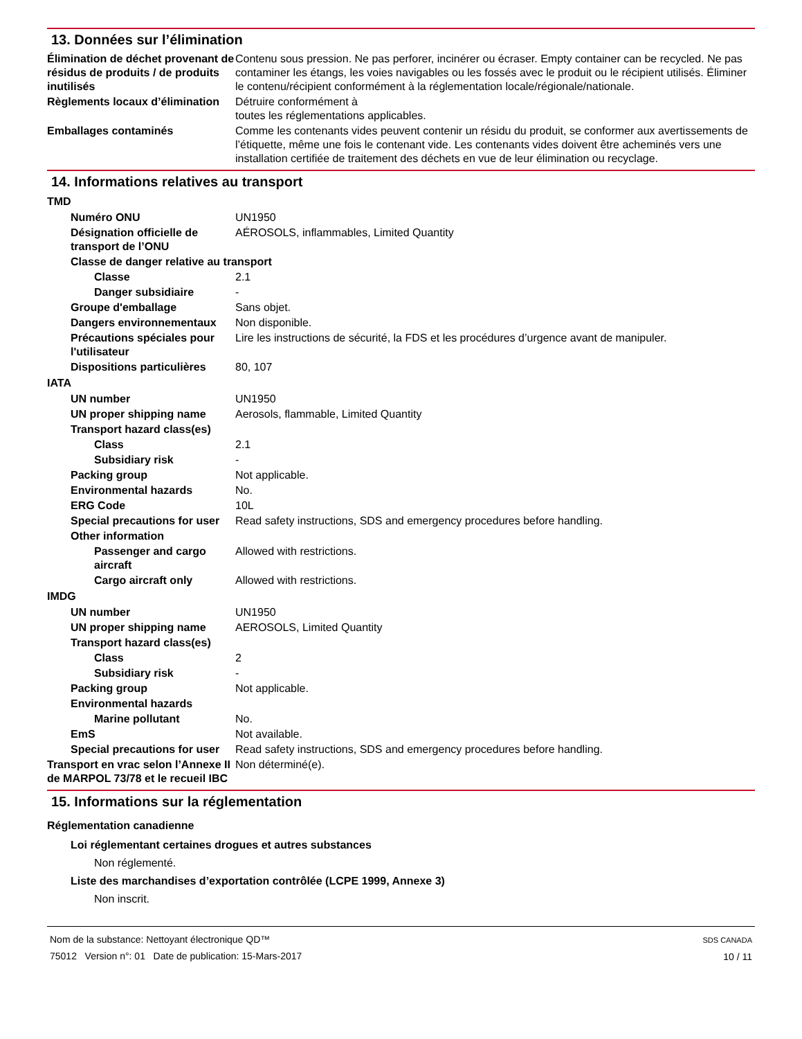13. Données sur l’élimination
Élimination de déchet provenant de résidus de produits / de produits inutilisés
Contenu sous pression. Ne pas perforer, incinérer ou écraser. Empty container can be recycled. Ne pas contaminer les étangs, les voies navigables ou les fossés avec le produit ou le récipient utilisés. Éliminer le contenu/récipient conformément à la réglementation locale/régionale/nationale.
Règlements locaux d’élimination
Détruire conformément à
toutes les réglementations applicables.
Emballages contaminés Comme les contenants vides peuvent contenir un résidu du produit, se conformer aux avertissements de l’étiquette, même une fois le contenant vide. Les contenants vides doivent être acheminés vers une installation certifiée de traitement des déchets en vue de leur élimination ou recyclage.
14. Informations relatives au transport
TMD
Numéro ONU UN1950
Désignation officielle de transport de l’ONU
AÉROSOLS, inflammables, Limited Quantity
Classe de danger relative au transport
Classe 2.1
Danger subsidiaire -
Groupe d'emballage Sans objet.
Dangers environnementaux Non disponible.
Précautions spéciales pour l'utilisateur
Lire les instructions de sécurité, la FDS et les procédures d’urgence avant de manipuler.
Dispositions particulières
80, 107
IATA
UN number UN1950
UN proper shipping name Aerosols, flammable, Limited Quantity
Transport hazard class(es)
Class 2.1
Subsidiary risk -
Packing group Not applicable.
Environmental hazards No.
ERG Code 10L
Special precautions for user
Read safety instructions, SDS and emergency procedures before handling.
Other information
Passenger and cargo aircraft
Allowed with restrictions.
Cargo aircraft only Allowed with restrictions.
IMDG
UN number UN1950
UN proper shipping name AEROSOLS, Limited Quantity
Transport hazard class(es)
Class 2
Subsidiary risk -
Packing group Not applicable.
Environmental hazards
Marine pollutant No.
EmS Not available.
Special precautions for user
Read safety instructions, SDS and emergency procedures before handling.
Transport en vrac selon l’Annexe II de MARPOL 73/78 et le recueil IBC
Non déterminé(e).
15. Informations sur la réglementation
Réglementation canadienne
Loi réglementant certaines drogues et autres substances
Non réglementé.
Liste des marchandises d’exportation contrôlée (LCPE 1999, Annexe 3)
Non inscrit.
Nom de la substance: Nettoyant électronique QD™
75012 Version n°: 01 Date de publication: 15-Mars-2017
SDS CANADA
10 / 11